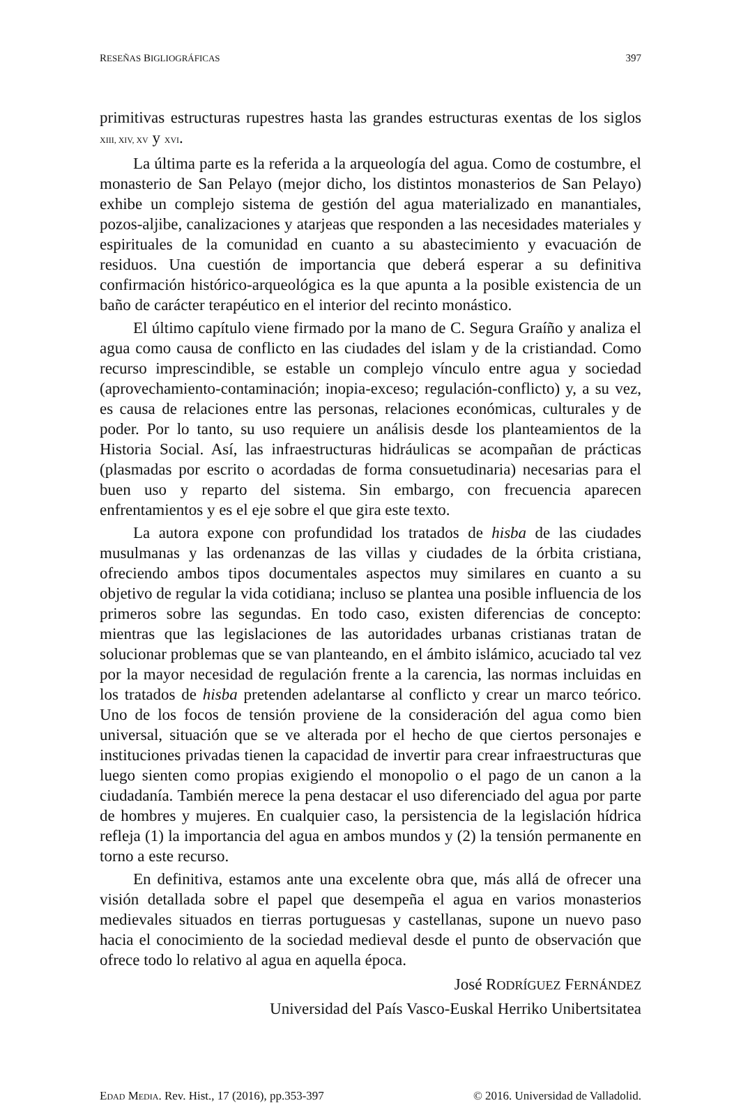RESEÑAS BIGLIOGRÁFICAS 397
primitivas estructuras rupestres hasta las grandes estructuras exentas de los siglos XIII, XIV, XV y XVI.
La última parte es la referida a la arqueología del agua. Como de costumbre, el monasterio de San Pelayo (mejor dicho, los distintos monasterios de San Pelayo) exhibe un complejo sistema de gestión del agua materializado en manantiales, pozos-aljibe, canalizaciones y atarjeas que responden a las necesidades materiales y espirituales de la comunidad en cuanto a su abastecimiento y evacuación de residuos. Una cuestión de importancia que deberá esperar a su definitiva confirmación histórico-arqueológica es la que apunta a la posible existencia de un baño de carácter terapéutico en el interior del recinto monástico.
El último capítulo viene firmado por la mano de C. Segura Graíño y analiza el agua como causa de conflicto en las ciudades del islam y de la cristiandad. Como recurso imprescindible, se estable un complejo vínculo entre agua y sociedad (aprovechamiento-contaminación; inopia-exceso; regulación-conflicto) y, a su vez, es causa de relaciones entre las personas, relaciones económicas, culturales y de poder. Por lo tanto, su uso requiere un análisis desde los planteamientos de la Historia Social. Así, las infraestructuras hidráulicas se acompañan de prácticas (plasmadas por escrito o acordadas de forma consuetudinaria) necesarias para el buen uso y reparto del sistema. Sin embargo, con frecuencia aparecen enfrentamientos y es el eje sobre el que gira este texto.
La autora expone con profundidad los tratados de hisba de las ciudades musulmanas y las ordenanzas de las villas y ciudades de la órbita cristiana, ofreciendo ambos tipos documentales aspectos muy similares en cuanto a su objetivo de regular la vida cotidiana; incluso se plantea una posible influencia de los primeros sobre las segundas. En todo caso, existen diferencias de concepto: mientras que las legislaciones de las autoridades urbanas cristianas tratan de solucionar problemas que se van planteando, en el ámbito islámico, acuciado tal vez por la mayor necesidad de regulación frente a la carencia, las normas incluidas en los tratados de hisba pretenden adelantarse al conflicto y crear un marco teórico. Uno de los focos de tensión proviene de la consideración del agua como bien universal, situación que se ve alterada por el hecho de que ciertos personajes e instituciones privadas tienen la capacidad de invertir para crear infraestructuras que luego sienten como propias exigiendo el monopolio o el pago de un canon a la ciudadanía. También merece la pena destacar el uso diferenciado del agua por parte de hombres y mujeres. En cualquier caso, la persistencia de la legislación hídrica refleja (1) la importancia del agua en ambos mundos y (2) la tensión permanente en torno a este recurso.
En definitiva, estamos ante una excelente obra que, más allá de ofrecer una visión detallada sobre el papel que desempeña el agua en varios monasterios medievales situados en tierras portuguesas y castellanas, supone un nuevo paso hacia el conocimiento de la sociedad medieval desde el punto de observación que ofrece todo lo relativo al agua en aquella época.
José RODRÍGUEZ FERNÁNDEZ
Universidad del País Vasco-Euskal Herriko Unibertsitatea
EDAD MEDIA. Rev. Hist., 17 (2016), pp.353-397 © 2016. Universidad de Valladolid.